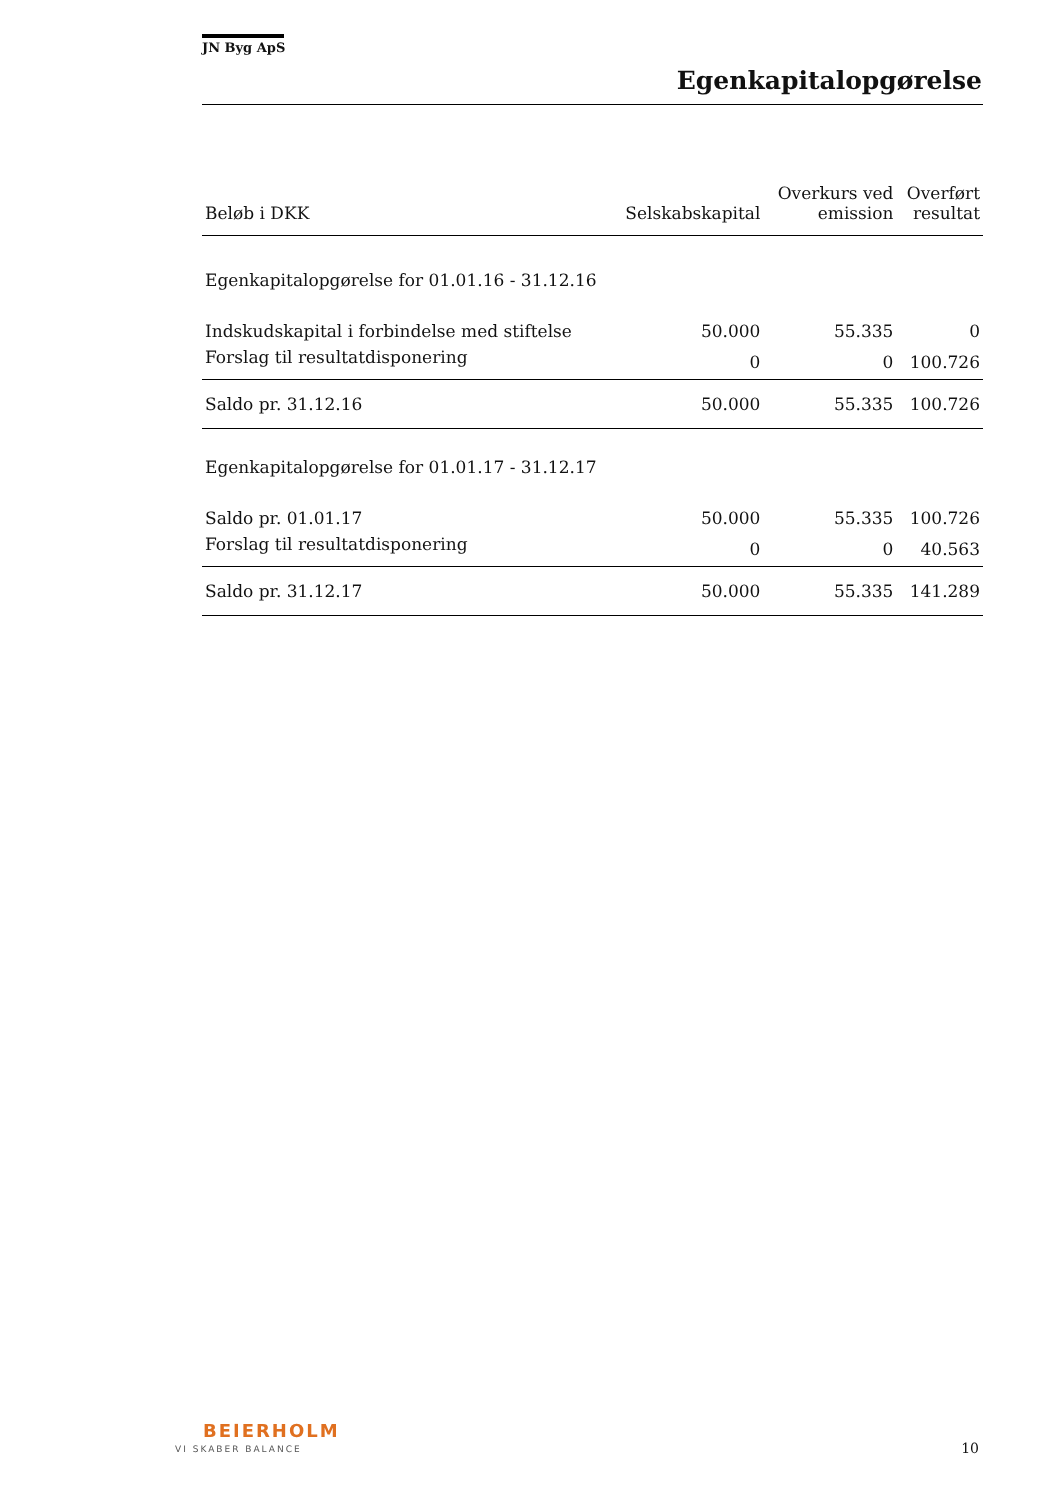JN Byg ApS
Egenkapitalopgørelse
| Beløb i DKK | Selskabskapital | Overkurs ved emission | Overført resultat |
| --- | --- | --- | --- |
| Egenkapitalopgørelse for 01.01.16 - 31.12.16 | | | |
| Indskudskapital i forbindelse med stiftelse | 50.000 | 55.335 | 0 |
| Forslag til resultatdisponering | 0 | 0 | 100.726 |
| Saldo pr. 31.12.16 | 50.000 | 55.335 | 100.726 |
| Egenkapitalopgørelse for 01.01.17 - 31.12.17 | | | |
| Saldo pr. 01.01.17 | 50.000 | 55.335 | 100.726 |
| Forslag til resultatdisponering | 0 | 0 | 40.563 |
| Saldo pr. 31.12.17 | 50.000 | 55.335 | 141.289 |
BEIERHOLM
VI SKABER BALANCE 10